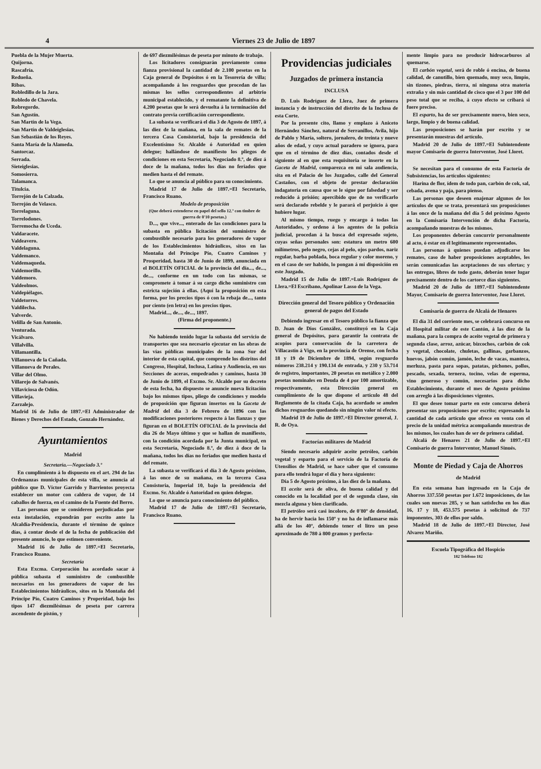4 Viernes 23 de Julio de 1897
Puebla de la Mujer Muerta.
Quijorna.
Rascafría.
Redueña.
Ribas.
Robledillo de la Jara.
Robledo de Chavela.
Robregordo.
San Agustín.
San Martín de la Vega.
San Martín de Valdeiglesias.
San Sebastián de los Reyes.
Santa María de la Alameda.
Santorcaz.
Serrada.
Sieteiglesias.
Somosierra.
Talamanca.
Titulcia.
Torrejón de la Calzada.
Torrejón de Velasco.
Torrelaguna.
Torrelodones.
Torremocha de Uceda.
Valdaracete.
Valdeavero.
Valdelaguna.
Valdemanco.
Valdemaqueda.
Valdemorillo.
Valdemoro.
Valdeolmos.
Valdepiélagos.
Valdetorres.
Valdilecha.
Valverde.
Velilla de San Antonio.
Venturada.
Vicálvaro.
Villalvilla.
Villamantilla.
Villanueva de la Cañada.
Villanueva de Perales.
Villar del Olmo.
Villarejo de Salvanés.
Villaviciosa de Odón.
Villavieja.
Zarzalejo.
Madrid 16 de Julio de 1897.=El Administrador de Bienes y Derechos del Estado, Gonzalo Hernández.
Ayuntamientos
Madrid
Secretaría.—Negociado 3.º
En cumplimiento á lo dispuesto en el art. 294 de las Ordenanzas municipales de esta villa, se anuncia al público que D. Víctor Garrido y Barrientos proyecta establecer un motor con caldera de vapor, de 14 caballos de fuerza, en el camino de la Fuente del Berro.
Las personas que se consideren perjudicadas por esta instalación, expondrán por escrito ante la Alcaldía-Presidencia, durante el término de quince días, á contar desde el de la fecha de publicación del presente anuncio, lo que estimen conveniente.
Madrid 16 de Julio de 1897.=El Secretario, Francisco Ruano.
Secretaría
Esta Excma. Corporación ha acordado sacar á pública subasta el suministro de combustible necesarios en los generadores de vapor de los Establecimientos hidráulicos, sitos en la Montaña del Príncipe Pío, Cuatro Caminos y Properidad, bajo los tipos 147 diezmilésimas de peseta por carrera ascendente de pistón, y
de 697 diezmilésimas de peseta por minuto de trabajo.
Los licitadores consignarán previamente como fianza provisional la cantidad de 2.100 pesetas en la Caja general de Depósitos ó en la Tesorería de villa; acompañando á los resguardos que procedan de las mismas los sellos correspondientes al arbitrio municipal establecido, y el rematante la definitiva de 4.200 pesetas que le será devuelta á la terminación del contrato previa certificación correspondiente.
La subasta se verificará el día 3 de Agosto de 1897, á las diez de la mañana, en la sala de remates de la tercera Casa Consistorial, bajo la presidencia del Excelentísimo Sr. Alcalde ó Autoridad en quien delegue; hallándose de manifiesto los pliegos de condiciones en esta Secretaría, Negociado 8.º, de diez á doce de la mañana, todos los días no feriados que medien hasta el del remate.
Lo que se anuncia al público para su conocimiento.
Madrid 17 de Julio de 1897.=El Secretario, Francisco Ruano.
Modelo de proposición
(Que deberá extenderse en papel del sello 12.º con timbre de guerra de 0'10 pesetas.)
D..., que vive..., enterado de las condiciones para la subasta en pública licitación del suministro de combustible necesario para los generadores de vapor de los Establecimientos hidráulicos, sitos en las Montaña del Príncipe Pío, Cuatro Caminos y Prosperidad, hasta 30 de Junio de 1899, anunciada en el BOLETÍN OFICIAL de la provincia del día..., de..., de..., conforme en un todo con las mismas, se compromete á tomar á su cargo dicho suministro con estricta sujeción á ellas. (Aquí la proposición en esta forma, por los precios tipos ó con la rebaja de..., tanto por ciento (en letra) en los precios tipos.
Madrid..., de..., de..., 1897.
(Firma del proponente.)
No habiendo tenido lugar la subasta del servicio de transportes que sea necesario ejecutar en las obras de las vías públicas municipales de la zona Sur del interior de esta capital, que comprende los distritos del Congreso, Hospital, Inclusa, Latina y Audiencia, en sus Secciones de aceras, empedrados y caminos, hasta 30 de Junio de 1899, el Excmo. Sr. Alcalde por su decreto de esta fecha, ha dispuesto se anuncie nueva licitación bajo los mismos tipos, pliego de condiciones y modelo de proposición que figuran insertos en la Gaceta de Madrid del día 3 de Febrero de 1896 con las modificaciones posteriores respecto á las fianzas y que figuran en el BOLETÍN OFICIAL de la provincia del día 26 de Mayo último y que se hallan de manifiesto, con la condición acordada por la Junta municipal, en esta Secretaría, Negociado 8.º, de diez á doce de la mañana, todos los días no feriados que medien hasta el del remate.
La subasta se verificará el día 3 de Agosto próximo, á las once de su mañana, en la tercera Casa Consistoria, Imperial 10, bajo la presidencia del Excmo. Sr. Alcalde ó Autoridad en quien delegue.
Lo que se anuncia para conocimiento del público.
Madrid 17 de Julio de 1897.=El Secretario, Francisco Ruano.
Providencias judiciales
Juzgados de primera instancia
INCLUSA
D. Luis Rodríguez de Llera, Juez de primera instancia y de instrucción del distrito de la Inclusa de esta Corte.
Por la presente cito, llamo y emplazo á Aniceto Hernández Sánchez, natural de Serranillos, Avila, hijo de Pablo y María, soltero, jornalero, de treinta y nueve años de edad, y cuyo actual paradero se ignora, para que en el término de diez días, contados desde el siguiente al en que esta requisitoria se inserte en la Gaceta de Madrid, comparezca en mi sala audiencia, sita en el Palacio de los Juzgados, calle del General Castaños, con el objeto de prestar declaración indagatoria en causa que se le sigue por falsedad y ser reducido á prisión; apercibido que de no verificarlo será declarado rebelde y le parará el perjuicio á que hubiere lugar.
Al mismo tiempo, ruego y encargo á todas las Autoridades, y ordeno á los agentes de la policía judicial, procedan á la busca del expresado sujeto, cuyas señas personales son: estatura un metro 600 milímetros, pelo negro, cejas al pelo, ojos pardos, nariz regular, barba poblada, boca regular y color moreno, y en el caso de ser habido, lo pongan á mi disposición en este Juzgado.
Madrid 15 de Julio de 1897.=Luis Rodríguez de Llera.=El Escribano, Apolinar Lasso de la Vega.
Dirección general del Tesoro público y Ordenación general de pagos del Estado
Debiendo ingresar en el Tesoro público la fianza que D. Juan de Dios González, constituyó en la Caja general de Depósitos, para garantir la contrata de acopios para conservación de la carretera de Villacastín á Vigo, en la provincia de Orense, con fecha 18 y 19 de Diciembre de 1894, según resguardo números 238.214 y 190.134 de entrada, y 230 y 53.714 de registro, importantes, 20 pesetas en metálico y 2.000 pesetas nominales en Deuda de 4 por 100 amortizable, respectivamente, esta Dirección general en cumplimiento de lo que dispone el artículo 48 del Reglamento de la citada Caja, ha acordado se anulen dichos resguardos quedando sin ningún valor ni efecto.
Madrid 19 de Julio de 1897.=El Director general, J. R. de Oya.
Factorías militares de Madrid
Siendo necesario adquirir aceite petróleo, carbón vegetal y esparto para el servicio de la Factoría de Utensilios de Madrid, se hace saber que el consumo para ello tendrá lugar el día y hora siguiente:
Día 5 de Agosto próximo, á las diez de la mañana.
El aceite será de oliva, de buena calidad y del conocido en la localidad por el de segunda clase, sin mezcla alguna y bien clarificado.
El petróleo será casi incoloro, de 0'80º de densidad, ha de hervir hacia los 150º y no ha de inflamarse más allá de los 40º, debiendo tener el litro un peso aproximado de 780 á 800 gramos y perfecta-
mente limpio para no producir hidrocarburos al quemarse.
El carbón vegetal, será de roble ó encina, de buena calidad, de canutillo, bien quemado, muy seco, limpio, sin tizones, piedras, tierra, ni ninguna otra materia extraña y sin más cantidad de cisco que el 3 por 100 del peso total que se reciba, á cuyo efecto se cribará si fuere preciso.
El esparto, ha de ser precisamente nuevo, bien seco, largo, limpio y de buena calidad.
Las proposiciones se harán por escrito y se presentarán muestras del artículo.
Madrid 20 de Julio de 1897.=El Subintendente mayor Comisario de guerra Interventor, José Lloret.
Se necesitan para el consumo de esta Factoría de Subsistencias, los artículos siguientes:
Harina de flor, ídem de todo pan, carbón de cok, sal, cebada, avena y paja, para pienso.
Las personas que deseen enajenar algunos de los artículos de que se trata, presentará sus proposiciones á las once de la mañana del día 5 del próximo Agosto en la Comisaría Intervención de dicha Factoría, acompañando muestras de los mismos.
Los proponentes deberán concurrir personalmente al acto, ó estar en él legítimamente representados.
Las personas á quienes puedan adjudicarse los remates, caso de haber proposiciones aceptables, les serán comunicadas las aceptaciones de sus ofertas; y las entregas, libres de todo gasto, deberán tener lugar precisamente dentro de los cartorce días siguientes.
Madrid 20 de Julio de 1897.=El Subintendente Mayor, Comisario de guerra Interventor, Jose Lloret.
Comisaría de guerra de Alcalá de Henares
El día 31 del corriente mes, se celebrará concurso en el Hospital militar de este Cantón, á las diez de la mañana, para la compra de aceite vegetal de primera y segunda clase, arroz, azúcar, bizcochos, carbón de cok y vegetal, chocolate, chuletas, gallinas, garbanzos, huevos, jabón común, jamón, leche de vacas, manteca, merluza, pasta para sopas, patatas, pichones, pollos, pescado, sexada, ternera, tocino, velas de esperma, vino generoso y común, necesarios para dicho Establecimiento, durante el mes de Agosto próximo con arreglo á las disposiciones vigentes.
El que desee tomar parte en este concurso deberá presentar sus proposiciones por escrito; expresando la cantidad de cada artículo que ofrece en venta con el precio de la unidad métrica acompañando muestras de los mismos, los cuales han de ser de primera calidad.
Alcalá de Henares 21 de Julio de 1897.=El Comisario de guerra Interventor, Manuel Sinués.
Monte de Piedad y Caja de Ahorros
de Madrid
En esta semana han ingresado en la Caja de Ahorros 337.550 pesetas por 1.672 imposiciones, de las cuales son nuevas 285, y se han satisfecho en los días 16, 17 y 18, 453.575 pesetas á solicitud de 737 imponentes, 303 de ellos por saldo.
Madrid 18 de Julio de 1897.=El Director, José Alvarez Mariño.
Escuela Tipográfica del Hospicio
182 Teléfono 182